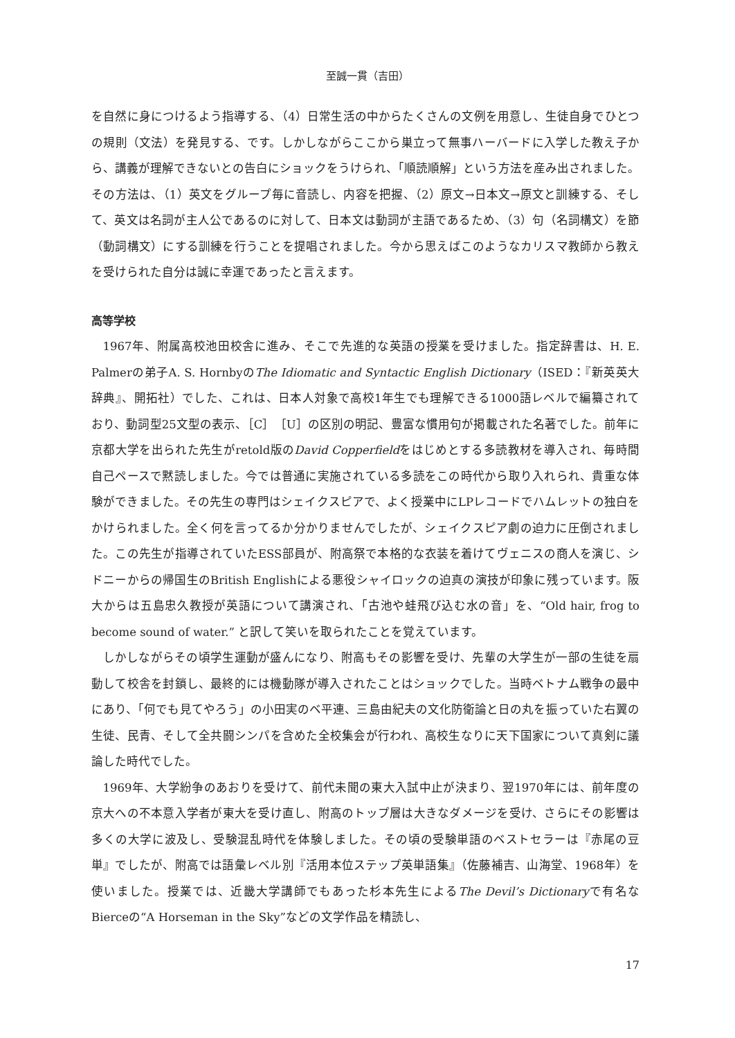至誠一貫（吉田）
を自然に身につけるよう指導する、（4）日常生活の中からたくさんの文例を用意し、生徒自身でひとつの規則（文法）を発見する、です。しかしながらここから巣立って無事ハーバードに入学した教え子から、講義が理解できないとの告白にショックをうけられ、「順読順解」という方法を産み出されました。その方法は、（1）英文をグループ毎に音読し、内容を把握、（2）原文→日本文→原文と訓練する、そして、英文は名詞が主人公であるのに対して、日本文は動詞が主語であるため、（3）句（名詞構文）を節（動詞構文）にする訓練を行うことを提唱されました。今から思えばこのようなカリスマ教師から教えを受けられた自分は誠に幸運であったと言えます。
高等学校
1967年、附属高校池田校舎に進み、そこで先進的な英語の授業を受けました。指定辞書は、H. E. Palmerの弟子A. S. HornbyのThe Idiomatic and Syntactic English Dictionary（ISED：『新英英大辞典』、開拓社）でした、これは、日本人対象で高校1年生でも理解できる1000語レベルで編纂されており、動詞型25文型の表示、［C］［U］の区別の明記、豊富な慣用句が掲載された名著でした。前年に京都大学を出られた先生がretold版のDavid Copperfieldをはじめとする多読教材を導入され、毎時間自己ペースで黙読しました。今では普通に実施されている多読をこの時代から取り入れられ、貴重な体験ができました。その先生の専門はシェイクスピアで、よく授業中にLPレコードでハムレットの独白をかけられました。全く何を言ってるか分かりませんでしたが、シェイクスピア劇の迫力に圧倒されました。この先生が指導されていたESS部員が、附高祭で本格的な衣装を着けてヴェニスの商人を演じ、シドニーからの帰国生のBritish Englishによる悪役シャイロックの迫真の演技が印象に残っています。阪大からは五島忠久教授が英語について講演され、「古池や蛙飛び込む水の音」を、“Old hair, frog to become sound of water.” と訳して笑いを取られたことを覚えています。
しかしながらその頃学生運動が盛んになり、附高もその影響を受け、先輩の大学生が一部の生徒を扇動して校舎を封鎖し、最終的には機動隊が導入されたことはショックでした。当時ベトナム戦争の最中にあり、「何でも見てやろう」の小田実のベ平連、三島由紀夫の文化防衛論と日の丸を振っていた右翼の生徒、民青、そして全共闘シンパを含めた全校集会が行われ、高校生なりに天下国家について真剣に議論した時代でした。
1969年、大学紛争のあおりを受けて、前代未聞の東大入試中止が決まり、翌1970年には、前年度の京大への不本意入学者が東大を受け直し、附高のトップ層は大きなダメージを受け、さらにその影響は多くの大学に波及し、受験混乱時代を体験しました。その頃の受験単語のベストセラーは『赤尾の豆単』でしたが、附高では語彙レベル別『活用本位ステップ英単語集』（佐藤補吉、山海堂、1968年）を使いました。授業では、近畿大学講師でもあった杉本先生によるThe Devil’s Dictionaryで有名なBierceの“A Horseman in the Sky”などの文学作品を精読し、
17